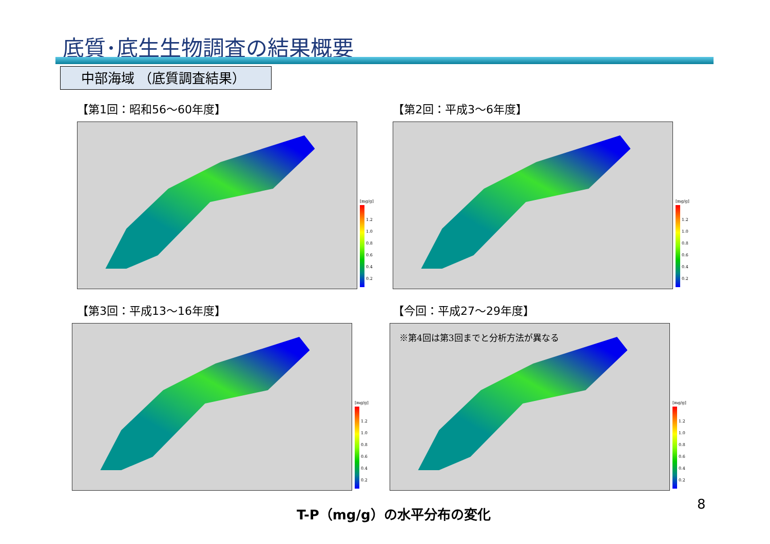底質･底生生物調査の結果概要
中部海域 （底質調査結果）
【第1回：昭和56～60年度】
[mg/g]
1.2
1.0
0.8
0.6
0.4
0.2
【第2回：平成3～6年度】
[mg/g]
1.2
1.0
0.8
0.6
0.4
0.2
【第3回：平成13～16年度】
[mg/g]
1.2
1.0
0.8
0.6
0.4
0.2
【今回：平成27～29年度】
※第4回は第3回までと分析方法が異なる
[mg/g]
1.2
1.0
0.8
0.6
0.4
0.2
T-P（mg/g）の水平分布の変化 8